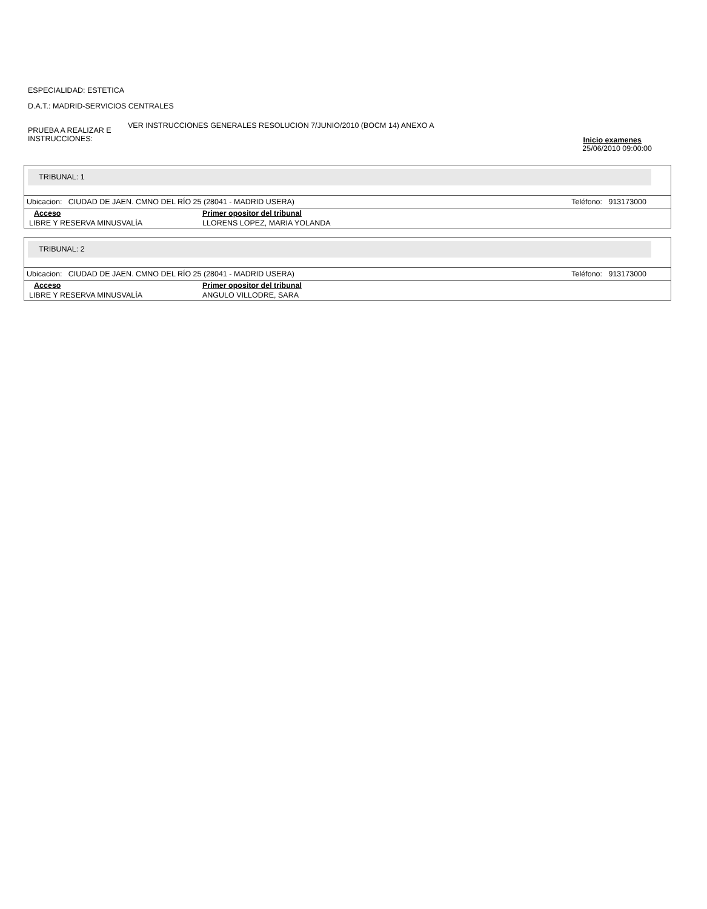ESPECIALIDAD: ESTETICA
D.A.T.: MADRID-SERVICIOS CENTRALES
PRUEBA A REALIZAR E INSTRUCCIONES:
VER INSTRUCCIONES GENERALES RESOLUCION 7/JUNIO/2010 (BOCM 14) ANEXO A
Inicio examenes
25/06/2010 09:00:00
TRIBUNAL: 1
Ubicacion: CIUDAD DE JAEN. CMNO DEL RÍO 25 (28041 - MADRID USERA) Teléfono: 913173000
| Acceso | Primer opositor del tribunal |
| --- | --- |
| LIBRE Y RESERVA MINUSVALÍA | LLORENS LOPEZ, MARIA YOLANDA |
TRIBUNAL: 2
Ubicacion: CIUDAD DE JAEN. CMNO DEL RÍO 25 (28041 - MADRID USERA) Teléfono: 913173000
| Acceso | Primer opositor del tribunal |
| --- | --- |
| LIBRE Y RESERVA MINUSVALÍA | ANGULO VILLODRE, SARA |